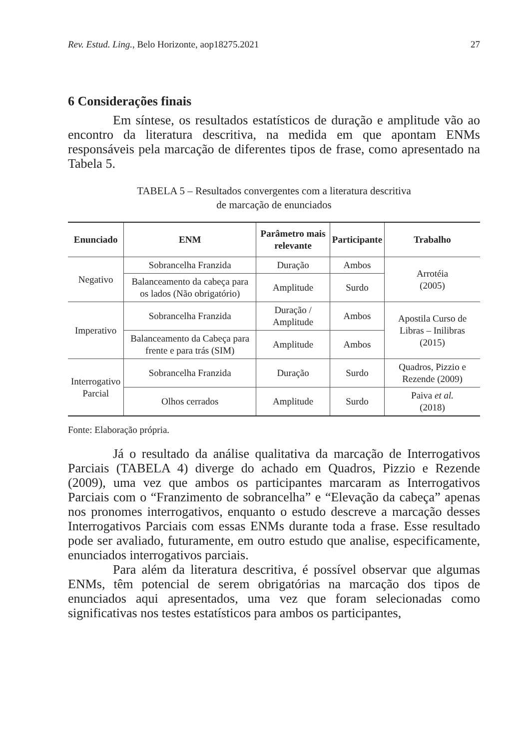Rev. Estud. Ling., Belo Horizonte, aop18275.2021 27
6 Considerações finais
Em síntese, os resultados estatísticos de duração e amplitude vão ao encontro da literatura descritiva, na medida em que apontam ENMs responsáveis pela marcação de diferentes tipos de frase, como apresentado na Tabela 5.
TABELA 5 – Resultados convergentes com a literatura descritiva
de marcação de enunciados
| Enunciado | ENM | Parâmetro mais relevante | Participante | Trabalho |
| --- | --- | --- | --- | --- |
| Negativo | Sobrancelha Franzida | Duração | Ambos | Arrotéia (2005) |
| | Balanceamento da cabeça para os lados (Não obrigatório) | Amplitude | Surdo | |
| Imperativo | Sobrancelha Franzida | Duração / Amplitude | Ambos | Apostila Curso de Libras – Inilibras (2015) |
| | Balanceamento da Cabeça para frente e para trás (SIM) | Amplitude | Ambos | |
| Interrogativo Parcial | Sobrancelha Franzida | Duração | Surdo | Quadros, Pizzio e Rezende (2009) |
| | Olhos cerrados | Amplitude | Surdo | Paiva et al. (2018) |
Fonte: Elaboração própria.
Já o resultado da análise qualitativa da marcação de Interrogativos Parciais (TABELA 4) diverge do achado em Quadros, Pizzio e Rezende (2009), uma vez que ambos os participantes marcaram as Interrogativos Parciais com o “Franzimento de sobrancelha” e “Elevação da cabeça” apenas nos pronomes interrogativos, enquanto o estudo descreve a marcação desses Interrogativos Parciais com essas ENMs durante toda a frase. Esse resultado pode ser avaliado, futuramente, em outro estudo que analise, especificamente, enunciados interrogativos parciais.
Para além da literatura descritiva, é possível observar que algumas ENMs, têm potencial de serem obrigatórias na marcação dos tipos de enunciados aqui apresentados, uma vez que foram selecionadas como significativas nos testes estatísticos para ambos os participantes,